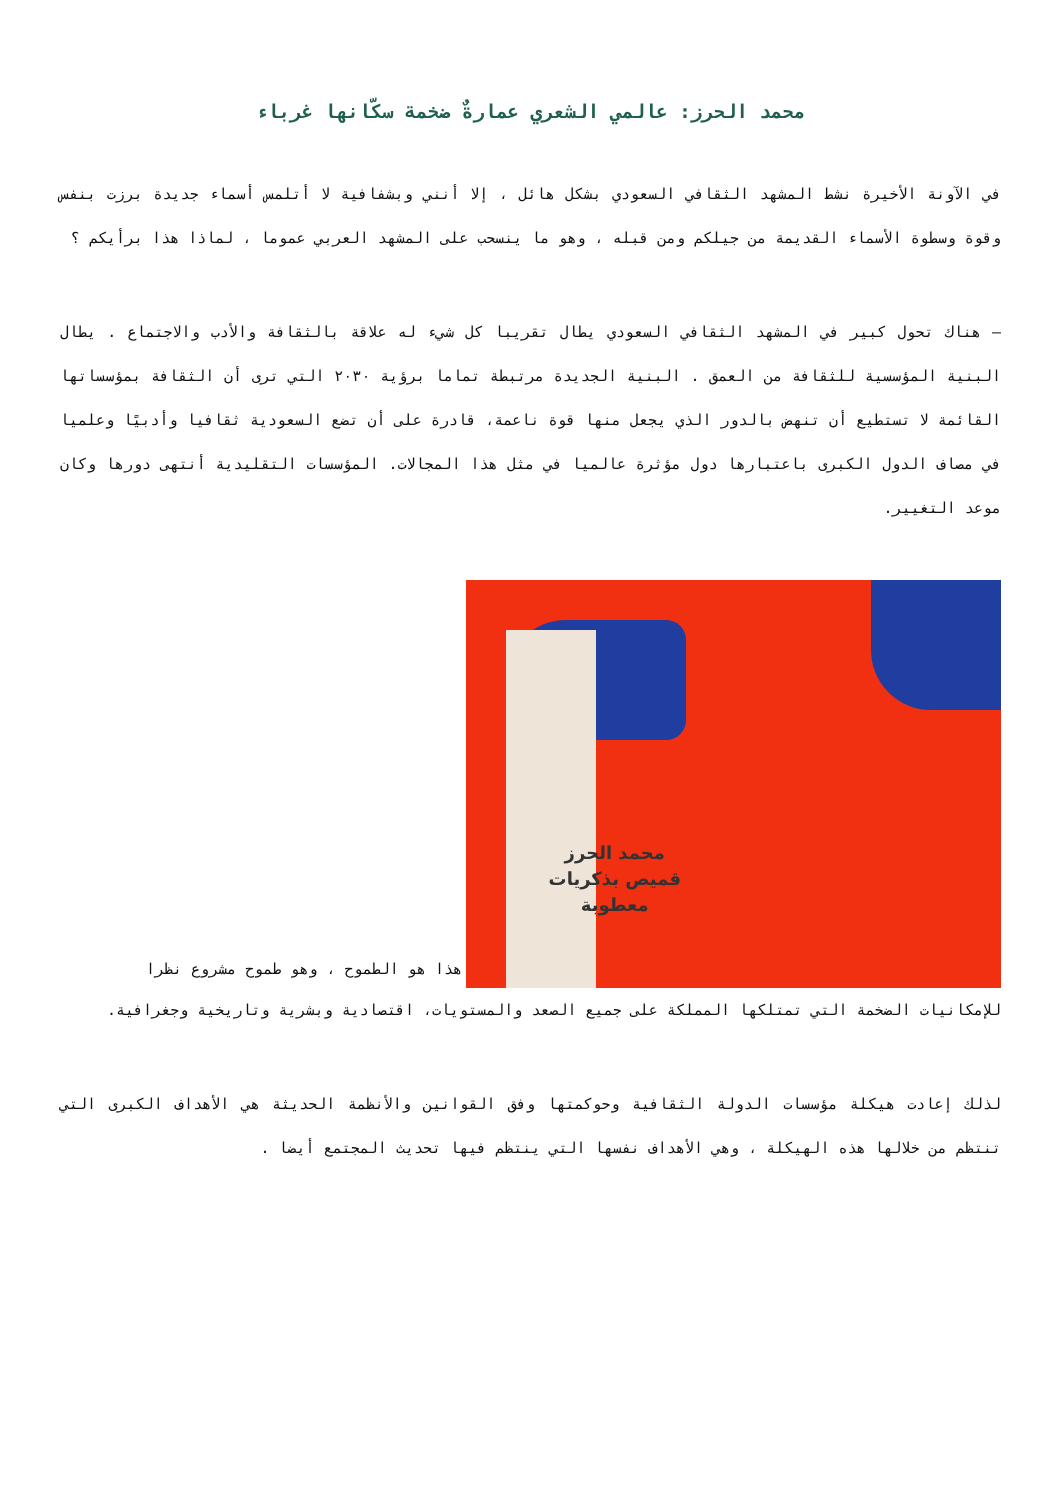محمد الحرز: عالمي الشعري عمارةٌ ضخمة سكّانها غرباء
في الآونة الأخيرة نشط المشهد الثقافي السعودي بشكل هائل ، إلا أنني وبشفافية لا أتلمس أسماء جديدة برزت بنفس وقوة وسطوة الأسماء القديمة من جيلكم ومن قبله ، وهو ما ينسحب على المشهد العربي عموما ، لماذا هذا برأيكم ؟
– هناك تحول كبير في المشهد الثقافي السعودي يطال تقريبا كل شيء له علاقة بالثقافة والأدب والاجتماع . يطال البنية المؤسسية للثقافة من العمق . البنية الجديدة مرتبطة تماما برؤية ٢٠٣٠ التي ترى أن الثقافة بمؤسساتها القائمة لا تستطيع أن تنهض بالدور الذي يجعل منها قوة ناعمة، قادرة على أن تضع السعودية ثقافيا وأدبيًا وعلميا في مصاف الدول الكبرى باعتبارها دول مؤثرة عالميا في مثل هذا المجالات. المؤسسات التقليدية أنتهى دورها وكان موعد التغيير.
محمد الحرز
قميص بذكريات
معطوبة
هذا هو الطموح ، وهو طموح مشروع نظرا
للإمكانيات الضخمة التي تمتلكها المملكة على جميع الصعد والمستويات، اقتصادية وبشرية وتاريخية وجغرافية.
لذلك إعادت هيكلة مؤسسات الدولة الثقافية وحوكمتها وفق القوانين والأنظمة الحديثة هي الأهداف الكبرى التي تنتظم من خلالها هذه الهيكلة ، وهي الأهداف نفسها التي ينتظم فيها تحديث المجتمع أيضا .